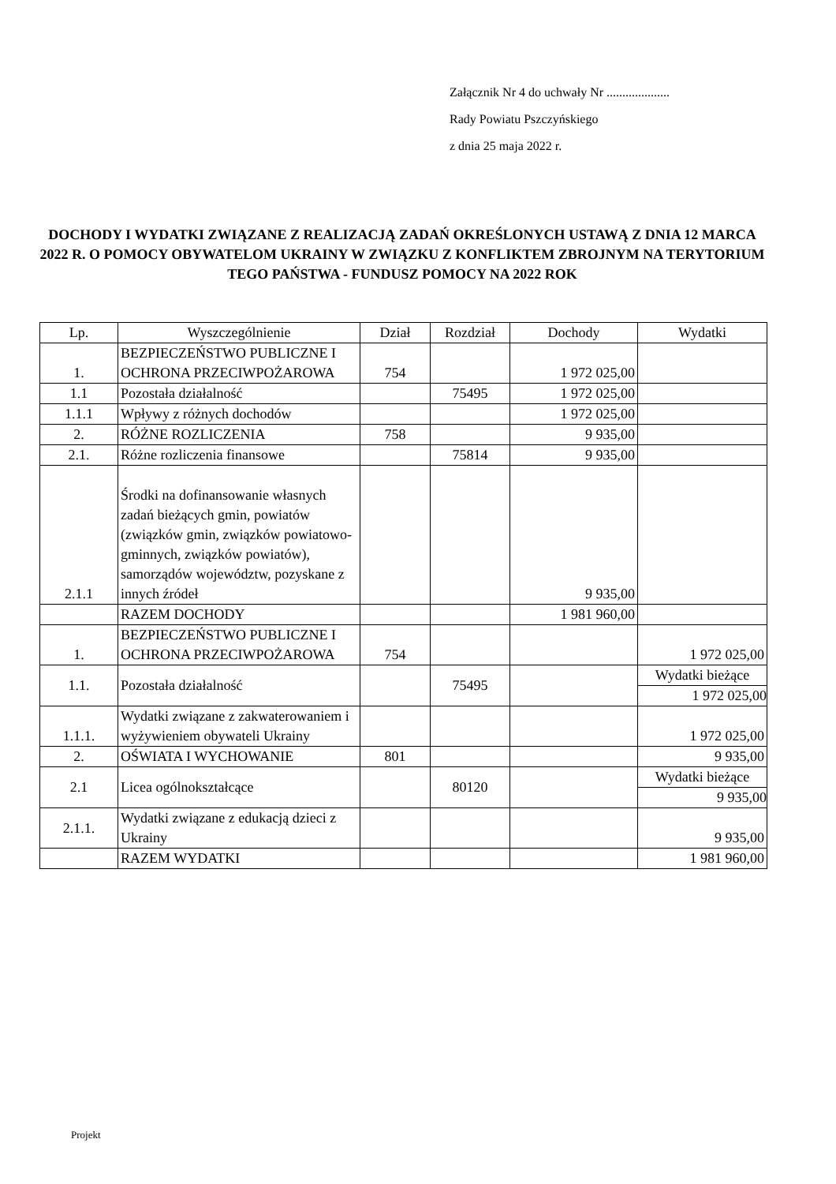Załącznik Nr 4 do uchwały Nr ....................
Rady Powiatu Pszczyńskiego
z dnia 25 maja 2022 r.
DOCHODY I WYDATKI ZWIĄZANE Z REALIZACJĄ ZADAŃ OKREŚLONYCH USTAWĄ Z DNIA 12 MARCA 2022 R. O POMOCY OBYWATELOM UKRAINY W ZWIĄZKU Z KONFLIKTEM ZBROJNYM NA TERYTORIUM TEGO PAŃSTWA - FUNDUSZ POMOCY NA 2022 ROK
| Lp. | Wyszczególnienie | Dział | Rozdział | Dochody | Wydatki |
| --- | --- | --- | --- | --- | --- |
| 1. | BEZPIECZEŃSTWO PUBLICZNE I OCHRONA PRZECIWPOŻAROWA | 754 | | 1 972 025,00 | |
| 1.1 | Pozostała działalność | | 75495 | 1 972 025,00 | |
| 1.1.1 | Wpływy z różnych dochodów | | | 1 972 025,00 | |
| 2. | RÓŻNE ROZLICZENIA | 758 | | 9 935,00 | |
| 2.1. | Różne rozliczenia finansowe | | 75814 | 9 935,00 | |
| 2.1.1 | Środki na dofinansowanie własnych zadań bieżących gmin, powiatów (związków gmin, związków powiatowo-gminnych, związków powiatów), samorządów województw, pozyskane z innych źródeł | | | 9 935,00 | |
| | RAZEM DOCHODY | | | 1 981 960,00 | |
| 1. | BEZPIECZEŃSTWO PUBLICZNE I OCHRONA PRZECIWPOŻAROWA | 754 | | | 1 972 025,00 |
| 1.1. | Pozostała działalność | | 75495 | | Wydatki bieżące 1 972 025,00 |
| 1.1.1. | Wydatki związane z zakwaterowaniem i wyżywieniem obywateli Ukrainy | | | | 1 972 025,00 |
| 2. | OŚWIATA I WYCHOWANIE | 801 | | | 9 935,00 |
| 2.1 | Licea ogólnokształcące | | 80120 | | Wydatki bieżące 9 935,00 |
| 2.1.1. | Wydatki związane z edukacją dzieci z Ukrainy | | | | 9 935,00 |
| | RAZEM WYDATKI | | | | 1 981 960,00 |
Projekt